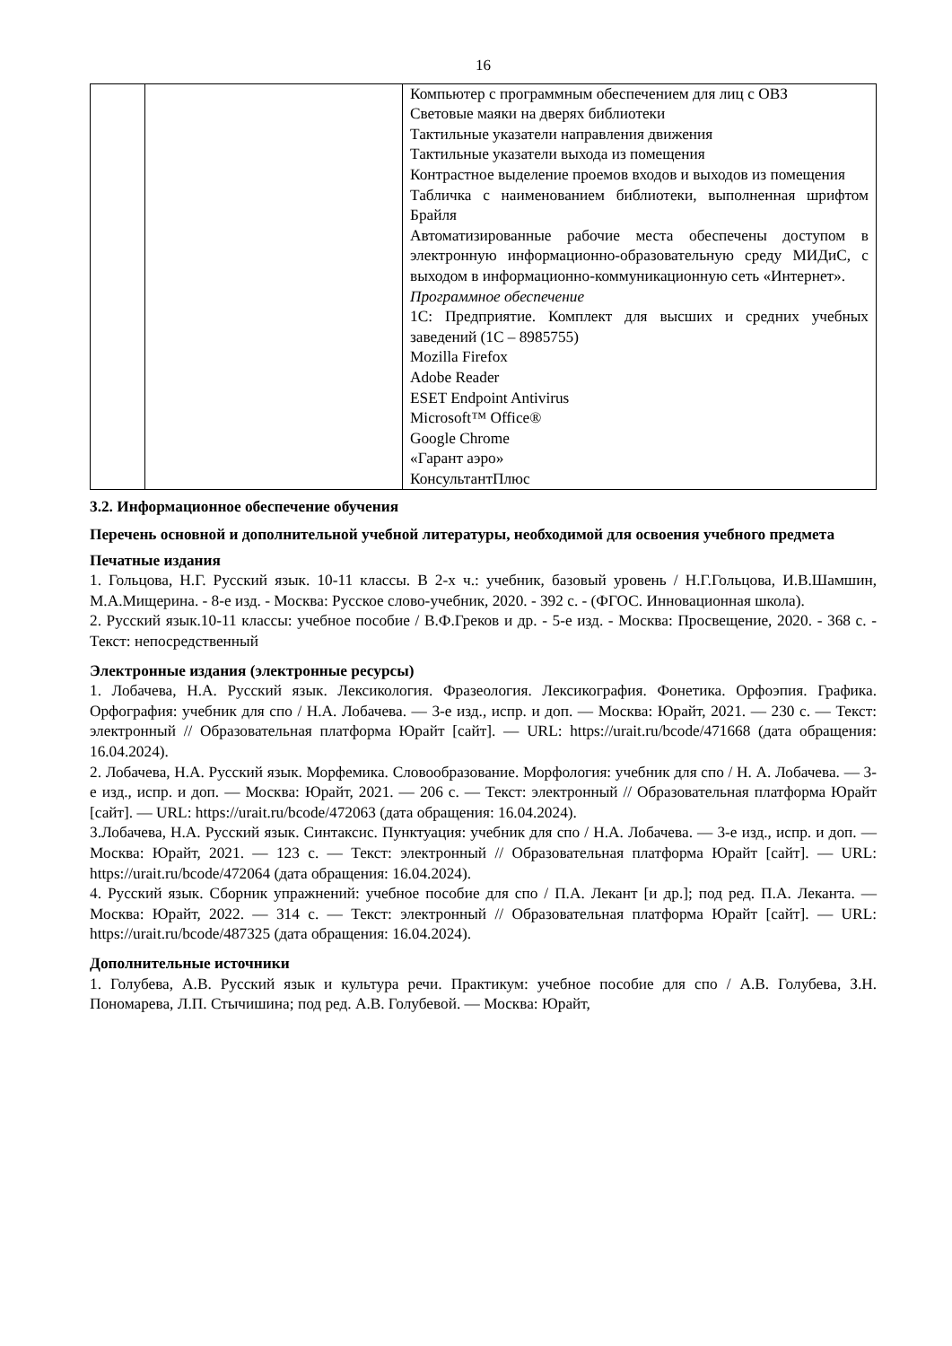16
| | | Компьютер с программным обеспечением для лиц с ОВЗ Световые маяки на дверях библиотеки Тактильные указатели направления движения Тактильные указатели выхода из помещения Контрастное выделение проемов входов и выходов из помещения Табличка с наименованием библиотеки, выполненная шрифтом Брайля Автоматизированные рабочие места обеспечены доступом в электронную информационно-образовательную среду МИДиС, с выходом в информационно-коммуникационную сеть «Интернет». Программное обеспечение 1С: Предприятие. Комплект для высших и средних учебных заведений (1С – 8985755) Mozilla Firefox Adobe Reader ESET Endpoint Antivirus Microsoft™ Office® Google Chrome «Гарант аэро» КонсультантПлюс |
3.2. Информационное обеспечение обучения
Перечень основной и дополнительной учебной литературы, необходимой для освоения учебного предмета
Печатные издания
1. Гольцова, Н.Г. Русский язык. 10-11 классы. В 2-х ч.: учебник, базовый уровень / Н.Г.Гольцова, И.В.Шамшин, М.А.Мищерина. - 8-е изд. - Москва: Русское слово-учебник, 2020. - 392 с. - (ФГОС. Инновационная школа).
2. Русский язык.10-11 классы: учебное пособие / В.Ф.Греков и др. - 5-е изд. - Москва: Просвещение, 2020. - 368 с. - Текст: непосредственный
Электронные издания (электронные ресурсы)
1. Лобачева, Н.А. Русский язык. Лексикология. Фразеология. Лексикография. Фонетика. Орфоэпия. Графика. Орфография: учебник для спо / Н.А. Лобачева. — 3-е изд., испр. и доп. — Москва: Юрайт, 2021. — 230 с. — Текст: электронный // Образовательная платформа Юрайт [сайт]. — URL: https://urait.ru/bcode/471668 (дата обращения: 16.04.2024).
2. Лобачева, Н.А. Русский язык. Морфемика. Словообразование. Морфология: учебник для спо / Н. А. Лобачева. — 3-е изд., испр. и доп. — Москва: Юрайт, 2021. — 206 с. — Текст: электронный // Образовательная платформа Юрайт [сайт]. — URL: https://urait.ru/bcode/472063 (дата обращения: 16.04.2024).
3.Лобачева, Н.А. Русский язык. Синтаксис. Пунктуация: учебник для спо / Н.А. Лобачева. — 3-е изд., испр. и доп. — Москва: Юрайт, 2021. — 123 с. — Текст: электронный // Образовательная платформа Юрайт [сайт]. — URL: https://urait.ru/bcode/472064 (дата обращения: 16.04.2024).
4. Русский язык. Сборник упражнений: учебное пособие для спо / П.А. Лекант [и др.]; под ред. П.А. Леканта. — Москва: Юрайт, 2022. — 314 с. — Текст: электронный // Образовательная платформа Юрайт [сайт]. — URL: https://urait.ru/bcode/487325 (дата обращения: 16.04.2024).
Дополнительные источники
1. Голубева, А.В. Русский язык и культура речи. Практикум: учебное пособие для спо / А.В. Голубева, З.Н. Пономарева, Л.П. Стычишина; под ред. А.В. Голубевой. — Москва: Юрайт,